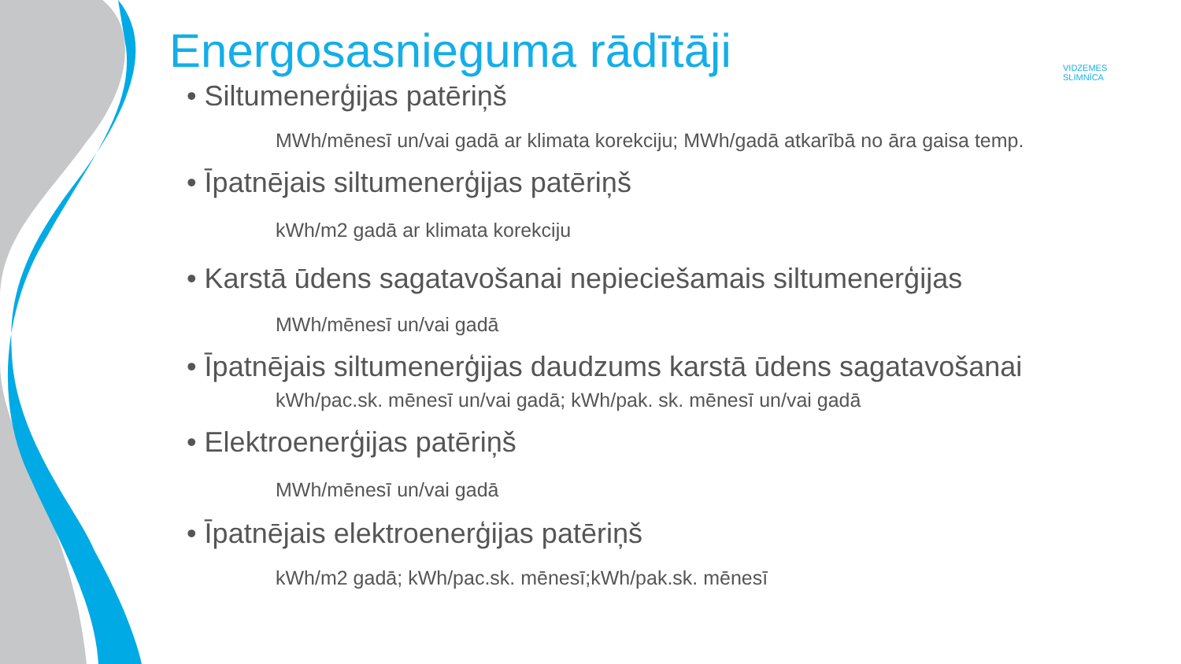VIDZEMES
SLIMNĪCA
Energosasnieguma rādītāji
• Siltumenerģijas patēriņš
MWh/mēnesī un/vai gadā ar klimata korekciju; MWh/gadā atkarībā no āra gaisa temp.
• Īpatnējais siltumenerģijas patēriņš
kWh/m2 gadā ar klimata korekciju
• Karstā ūdens sagatavošanai nepieciešamais siltumenerģijas
MWh/mēnesī un/vai gadā
• Īpatnējais siltumenerģijas daudzums karstā ūdens sagatavošanai
kWh/pac.sk. mēnesī un/vai gadā; kWh/pak. sk. mēnesī un/vai gadā
• Elektroenerģijas patēriņš
MWh/mēnesī un/vai gadā
• Īpatnējais elektroenerģijas patēriņš
kWh/m2 gadā; kWh/pac.sk. mēnesī;kWh/pak.sk. mēnesī